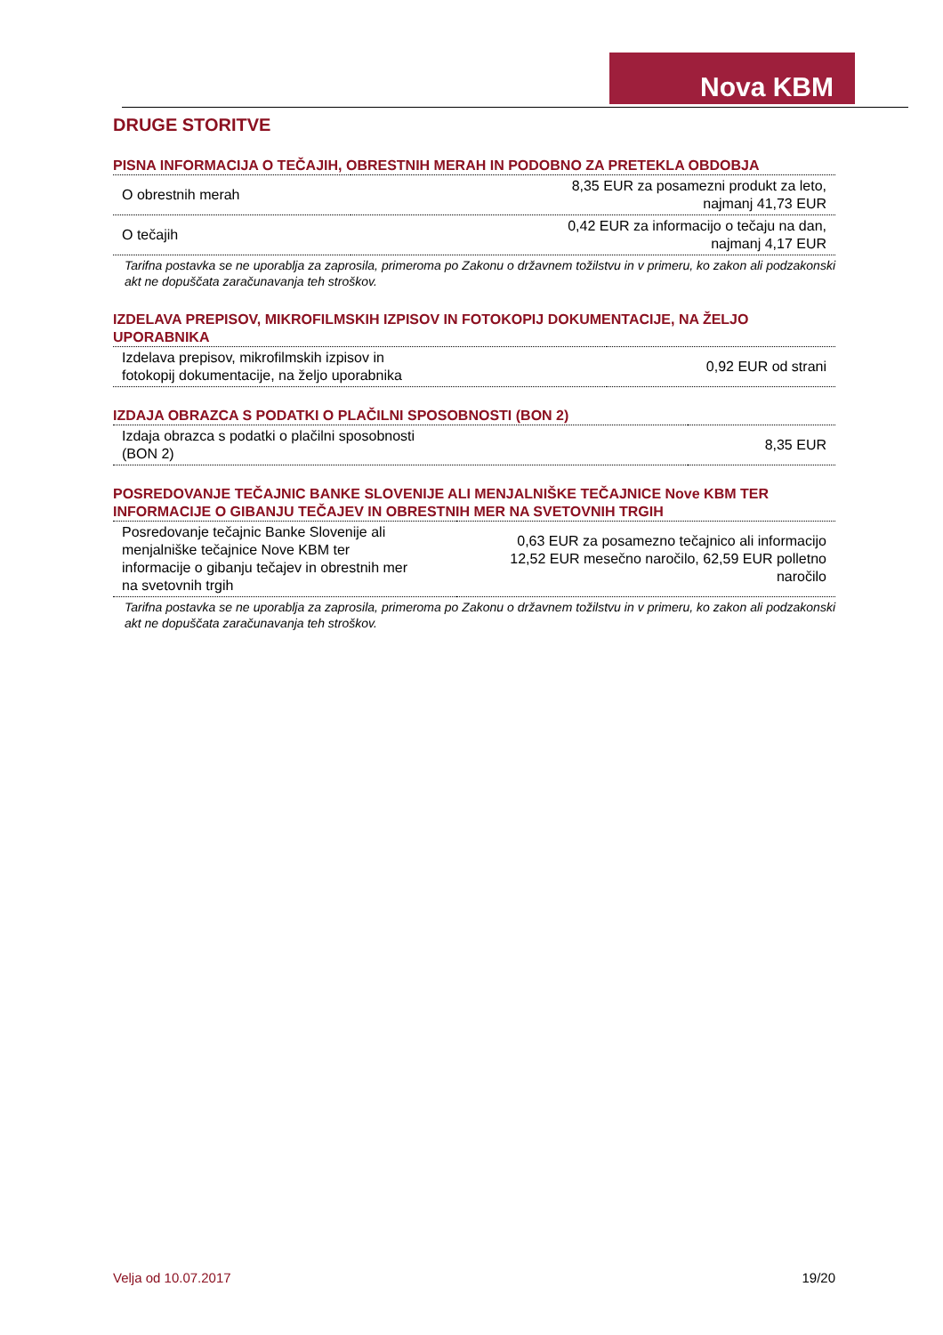Nova KBM
DRUGE STORITVE
PISNA INFORMACIJA O TEČAJIH, OBRESTNIH MERAH IN PODOBNO ZA PRETEKLA OBDOBJA
| O obrestnih merah | 8,35 EUR za posamezni produkt za leto, najmanj 41,73 EUR |
| O tečajih | 0,42 EUR za informacijo o tečaju na dan, najmanj 4,17 EUR |
Tarifna postavka se ne uporablja za zaprosila, primeroma po Zakonu o državnem tožilstvu in v primeru, ko zakon ali podzakonski akt ne dopuščata zaračunavanja teh stroškov.
IZDELAVA PREPISOV, MIKROFILMSKIH IZPISOV IN FOTOKOPIJ DOKUMENTACIJE, NA ŽELJO UPORABNIKA
| Izdelava prepisov, mikrofilmskih izpisov in fotokopij dokumentacije, na željo uporabnika | 0,92 EUR od strani |
IZDAJA OBRAZCA S PODATKI O PLAČILNI SPOSOBNOSTI (BON 2)
| Izdaja obrazca s podatki o plačilni sposobnosti (BON 2) | 8,35 EUR |
POSREDOVANJE TEČAJNIC BANKE SLOVENIJE ALI MENJALNIŠKE TEČAJNICE Nove KBM TER INFORMACIJE O GIBANJU TEČAJEV IN OBRESTNIH MER NA SVETOVNIH TRGIH
| Posredovanje tečajnic Banke Slovenije ali menjalniške tečajnice Nove KBM ter informacije o gibanju tečajev in obrestnih mer na svetovnih trgih | 0,63 EUR za posamezno tečajnico ali informacijo 12,52 EUR mesečno naročilo, 62,59 EUR polletno naročilo |
Tarifna postavka se ne uporablja za zaprosila, primeroma po Zakonu o državnem tožilstvu in v primeru, ko zakon ali podzakonski akt ne dopuščata zaračunavanja teh stroškov.
Velja od 10.07.2017 19/20